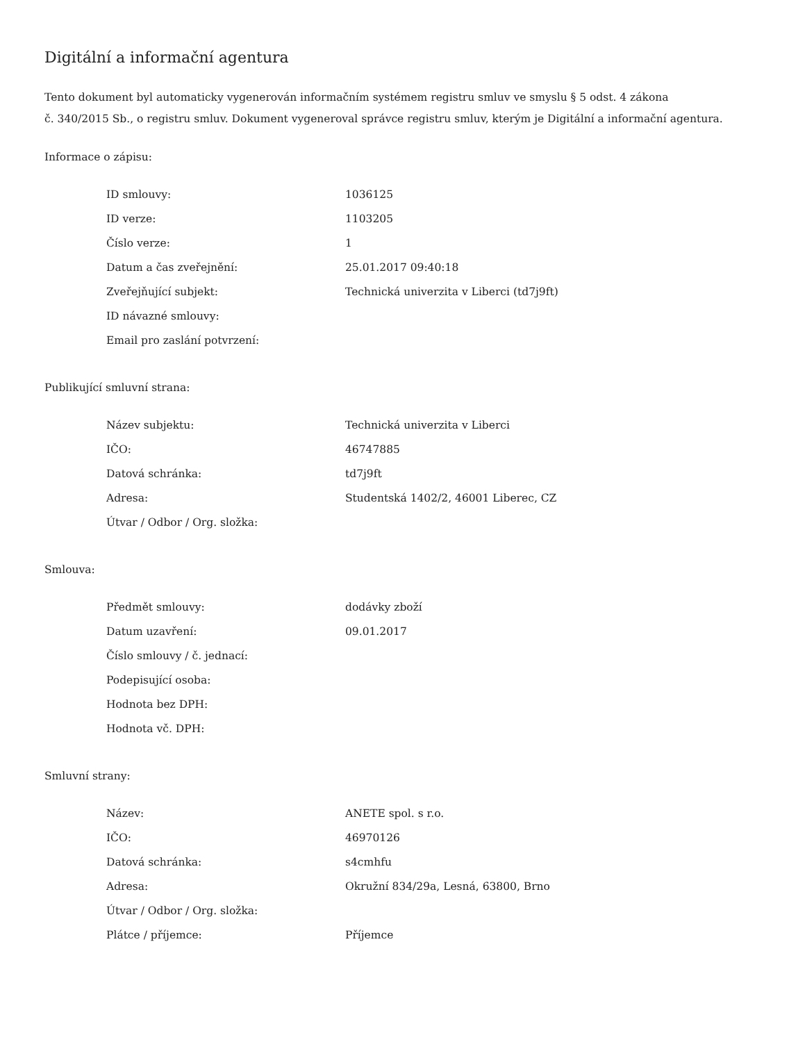Digitální a informační agentura
Tento dokument byl automaticky vygenerován informačním systémem registru smluv ve smyslu § 5 odst. 4 zákona
č. 340/2015 Sb., o registru smluv. Dokument vygeneroval správce registru smluv, kterým je Digitální a informační agentura.
Informace o zápisu:
| ID smlouvy: | 1036125 |
| ID verze: | 1103205 |
| Číslo verze: | 1 |
| Datum a čas zveřejnění: | 25.01.2017 09:40:18 |
| Zveřejňující subjekt: | Technická univerzita v Liberci (td7j9ft) |
| ID návazné smlouvy: | |
| Email pro zaslání potvrzení: | |
Publikující smluvní strana:
| Název subjektu: | Technická univerzita v Liberci |
| IČO: | 46747885 |
| Datová schránka: | td7j9ft |
| Adresa: | Studentská 1402/2, 46001 Liberec, CZ |
| Útvar / Odbor / Org. složka: | |
Smlouva:
| Předmět smlouvy: | dodávky zboží |
| Datum uzavření: | 09.01.2017 |
| Číslo smlouvy / č. jednací: | |
| Podepisující osoba: | |
| Hodnota bez DPH: | |
| Hodnota vč. DPH: | |
Smluvní strany:
| Název: | ANETE spol. s r.o. |
| IČO: | 46970126 |
| Datová schránka: | s4cmhfu |
| Adresa: | Okružní 834/29a, Lesná, 63800, Brno |
| Útvar / Odbor / Org. složka: | |
| Plátce / příjemce: | Příjemce |